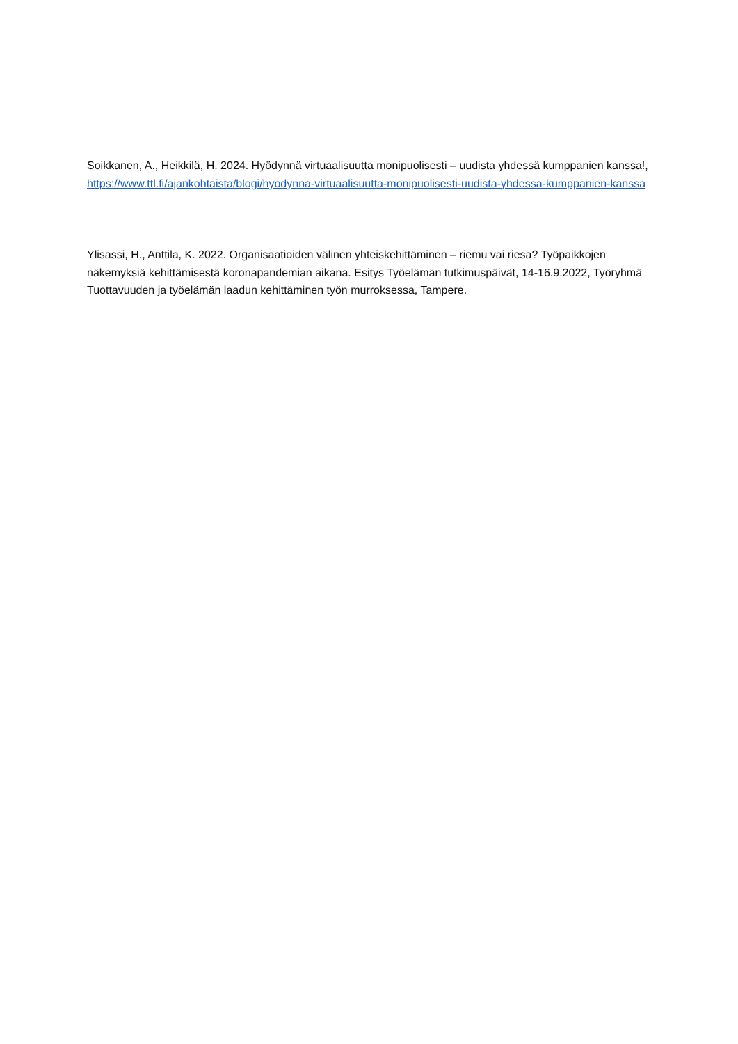Soikkanen, A., Heikkilä, H. 2024. Hyödynnä virtuaalisuutta monipuolisesti – uudista yhdessä kumppanien kanssa!, https://www.ttl.fi/ajankohtaista/blogi/hyodynna-virtuaalisuutta-monipuolisesti-uudista-yhdessa-kumppanien-kanssa
Ylisassi, H., Anttila, K. 2022. Organisaatioiden välinen yhteiskehittäminen – riemu vai riesa? Työpaikkojen näkemyksiä kehittämisestä koronapandemian aikana. Esitys Työelämän tutkimuspäivät, 14-16.9.2022, Työryhmä Tuottavuuden ja työelämän laadun kehittäminen työn murroksessa, Tampere.